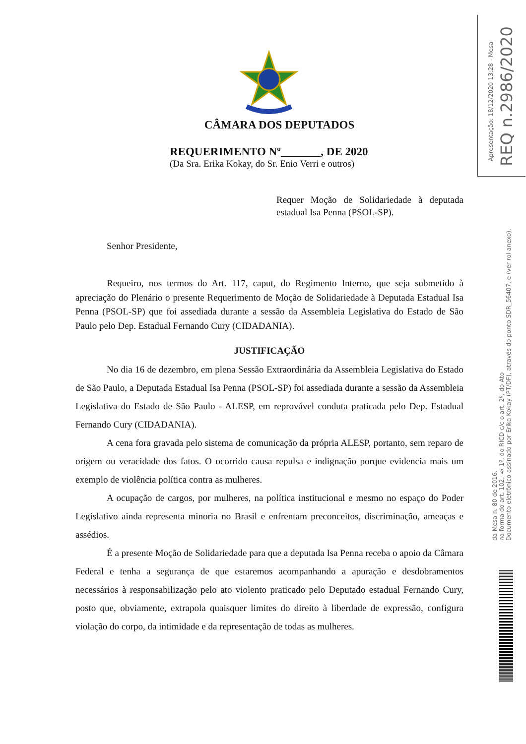REQ n.2986/2020
Apresentação: 18/12/2020 13:28 - Mesa
Documento eletrônico assinado por Erika Kokay (PT/DF), através do ponto SDR_56407, e (ver rol anexo),
na forma do art. 102, § 1º, do RICD c/c o art. 2º, do Ato
da Mesa n. 80 de 2016.
CÂMARA DOS DEPUTADOS
REQUERIMENTO Nº , DE 2020
(Da Sra. Erika Kokay, do Sr. Enio Verri e outros)
Requer Moção de Solidariedade à deputada estadual Isa Penna (PSOL-SP).
Senhor Presidente,
Requeiro, nos termos do Art. 117, caput, do Regimento Interno, que seja submetido à apreciação do Plenário o presente Requerimento de Moção de Solidariedade à Deputada Estadual Isa Penna (PSOL-SP) que foi assediada durante a sessão da Assembleia Legislativa do Estado de São Paulo pelo Dep. Estadual Fernando Cury (CIDADANIA).
JUSTIFICAÇÃO
No dia 16 de dezembro, em plena Sessão Extraordinária da Assembleia Legislativa do Estado de São Paulo, a Deputada Estadual Isa Penna (PSOL-SP) foi assediada durante a sessão da Assembleia Legislativa do Estado de São Paulo - ALESP, em reprovável conduta praticada pelo Dep. Estadual Fernando Cury (CIDADANIA).
A cena fora gravada pelo sistema de comunicação da própria ALESP, portanto, sem reparo de origem ou veracidade dos fatos. O ocorrido causa repulsa e indignação porque evidencia mais um exemplo de violência política contra as mulheres.
A ocupação de cargos, por mulheres, na política institucional e mesmo no espaço do Poder Legislativo ainda representa minoria no Brasil e enfrentam preconceitos, discriminação, ameaças e assédios.
É a presente Moção de Solidariedade para que a deputada Isa Penna receba o apoio da Câmara Federal e tenha a segurança de que estaremos acompanhando a apuração e desdobramentos necessários à responsabilização pelo ato violento praticado pelo Deputado estadual Fernando Cury, posto que, obviamente, extrapola quaisquer limites do direito à liberdade de expressão, configura violação do corpo, da intimidade e da representação de todas as mulheres.